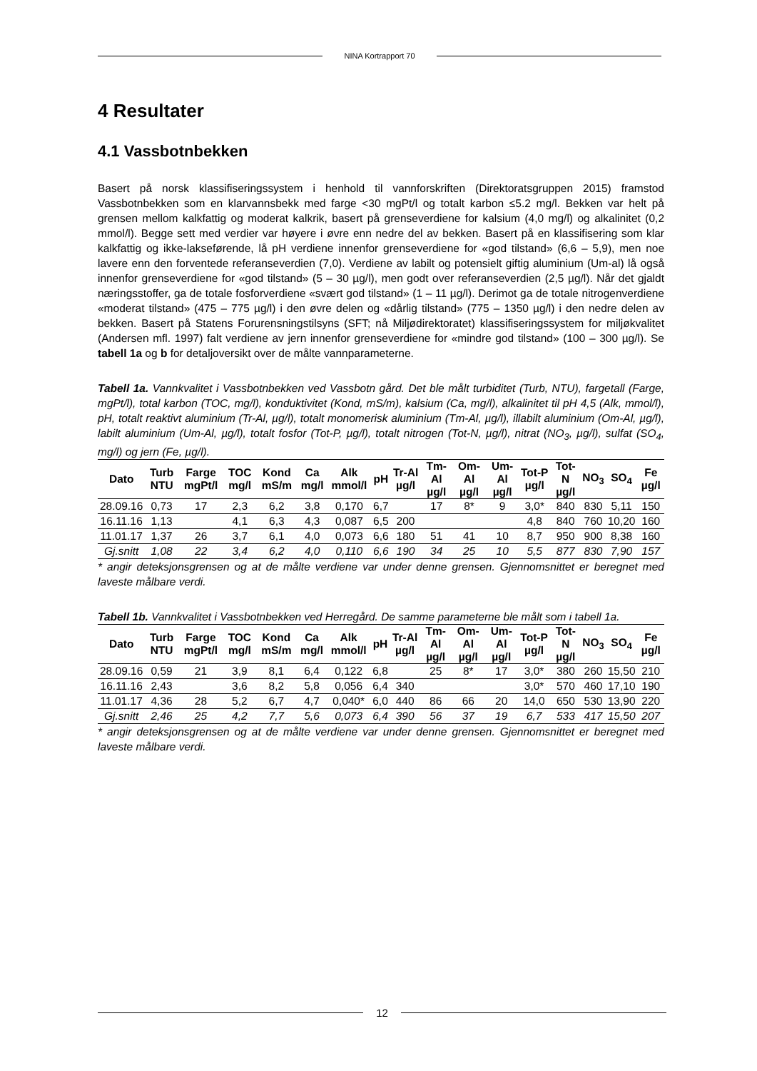NINA Kortrapport 70
4 Resultater
4.1 Vassbotnbekken
Basert på norsk klassifiseringssystem i henhold til vannforskriften (Direktoratsgruppen 2015) framstod Vassbotnbekken som en klarvannsbekk med farge <30 mgPt/l og totalt karbon ≤5.2 mg/l. Bekken var helt på grensen mellom kalkfattig og moderat kalkrik, basert på grenseverdiene for kalsium (4,0 mg/l) og alkalinitet (0,2 mmol/l). Begge sett med verdier var høyere i øvre enn nedre del av bekken. Basert på en klassifisering som klar kalkfattig og ikke-lakseførende, lå pH verdiene innenfor grenseverdiene for «god tilstand» (6,6 – 5,9), men noe lavere enn den forventede referanseverdien (7,0). Verdiene av labilt og potensielt giftig aluminium (Um-al) lå også innenfor grenseverdiene for «god tilstand» (5 – 30 µg/l), men godt over referanseverdien (2,5 µg/l). Når det gjaldt næringsstoffer, ga de totale fosforverdiene «svært god tilstand» (1 – 11 µg/l). Derimot ga de totale nitrogenverdiene «moderat tilstand» (475 – 775 µg/l) i den øvre delen og «dårlig tilstand» (775 – 1350 µg/l) i den nedre delen av bekken. Basert på Statens Forurensningstilsyns (SFT; nå Miljødirektoratet) klassifiseringssystem for miljøkvalitet (Andersen mfl. 1997) falt verdiene av jern innenfor grenseverdiene for «mindre god tilstand» (100 – 300 µg/l). Se tabell 1a og b for detaljoversikt over de målte vannparameterne.
Tabell 1a. Vannkvalitet i Vassbotnbekken ved Vassbotn gård. Det ble målt turbiditet (Turb, NTU), fargetall (Farge, mgPt/l), total karbon (TOC, mg/l), konduktivitet (Kond, mS/m), kalsium (Ca, mg/l), alkalinitet til pH 4,5 (Alk, mmol/l), pH, totalt reaktivt aluminium (Tr-Al, µg/l), totalt monomerisk aluminium (Tm-Al, µg/l), illabilt aluminium (Om-Al, µg/l), labilt aluminium (Um-Al, µg/l), totalt fosfor (Tot-P, µg/l), totalt nitrogen (Tot-N, µg/l), nitrat (NO<sub>3</sub>, µg/l), sulfat (SO<sub>4</sub>, mg/l) og jern (Fe, µg/l).
| Dato | Turb NTU | Farge mgPt/l | TOC mg/l | Kond mS/m | Ca mg/l | Alk mmol/l | pH | Tr-Al µg/l | Tm-Al µg/l | Om-Al µg/l | Um-Al µg/l | Tot-P µg/l | Tot-N µg/l | NO<sub>3</sub> | SO<sub>4</sub> | Fe µg/l |
| --- | --- | --- | --- | --- | --- | --- | --- | --- | --- | --- | --- | --- | --- | --- | --- | --- |
| 28.09.16 | 0,73 | 17 | 2,3 | 6,2 | 3,8 | 0,170 | 6,7 | | 17 | 8* | 9 | 3,0* | 840 | 830 | 5,11 | 150 |
| 16.11.16 | 1,13 | | 4,1 | 6,3 | 4,3 | 0,087 | 6,5 | 200 | | | | 4,8 | 840 | 760 | 10,20 | 160 |
| 11.01.17 | 1,37 | 26 | 3,7 | 6,1 | 4,0 | 0,073 | 6,6 | 180 | 51 | 41 | 10 | 8,7 | 950 | 900 | 8,38 | 160 |
| Gj.snitt | 1,08 | 22 | 3,4 | 6,2 | 4,0 | 0,110 | 6,6 | 190 | 34 | 25 | 10 | 5,5 | 877 | 830 | 7,90 | 157 |
* angir deteksjonsgrensen og at de målte verdiene var under denne grensen. Gjennomsnittet er beregnet med laveste målbare verdi.
Tabell 1b. Vannkvalitet i Vassbotnbekken ved Herregård. De samme parameterne ble målt som i tabell 1a.
| Dato | Turb NTU | Farge mgPt/l | TOC mg/l | Kond mS/m | Ca mg/l | Alk mmol/l | pH | Tr-Al µg/l | Tm-Al µg/l | Om-Al µg/l | Um-Al µg/l | Tot-P µg/l | Tot-N µg/l | NO<sub>3</sub> | SO<sub>4</sub> | Fe µg/l |
| --- | --- | --- | --- | --- | --- | --- | --- | --- | --- | --- | --- | --- | --- | --- | --- | --- |
| 28.09.16 | 0,59 | 21 | 3,9 | 8,1 | 6,4 | 0,122 | 6,8 | | 25 | 8* | 17 | 3,0* | 380 | 260 | 15,50 | 210 |
| 16.11.16 | 2,43 | | 3,6 | 8,2 | 5,8 | 0,056 | 6,4 | 340 | | | | 3,0* | 570 | 460 | 17,10 | 190 |
| 11.01.17 | 4,36 | 28 | 5,2 | 6,7 | 4,7 | 0,040* | 6,0 | 440 | 86 | 66 | 20 | 14,0 | 650 | 530 | 13,90 | 220 |
| Gj.snitt | 2,46 | 25 | 4,2 | 7,7 | 5,6 | 0,073 | 6,4 | 390 | 56 | 37 | 19 | 6,7 | 533 | 417 | 15,50 | 207 |
* angir deteksjonsgrensen og at de målte verdiene var under denne grensen. Gjennomsnittet er beregnet med laveste målbare verdi.
12